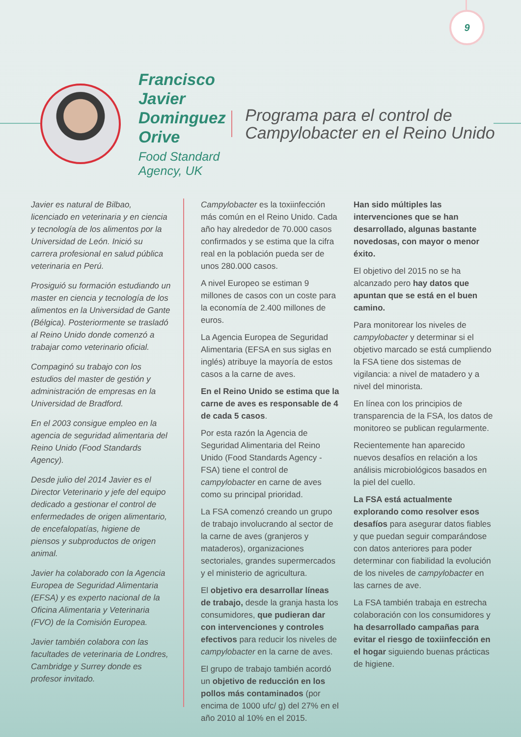9
Francisco Javier Dominguez Orive
Food Standard Agency, UK
Programa para el control de Campylobacter en el Reino Unido
Javier es natural de Bilbao, licenciado en veterinaria y en ciencia y tecnología de los alimentos por la Universidad de León. Inició su carrera profesional en salud pública veterinaria en Perú.
Prosiguió su formación estudiando un master en ciencia y tecnología de los alimentos en la Universidad de Gante (Bélgica). Posteriormente se trasladó al Reino Unido donde comenzó a trabajar como veterinario oficial.
Compaginó su trabajo con los estudios del master de gestión y administración de empresas en la Universidad de Bradford.
En el 2003 consigue empleo en la agencia de seguridad alimentaria del Reino Unido (Food Standards Agency).
Desde julio del 2014 Javier es el Director Veterinario y jefe del equipo dedicado a gestionar el control de enfermedades de origen alimentario, de encefalopatías, higiene de piensos y subproductos de origen animal.
Javier ha colaborado con la Agencia Europea de Seguridad Alimentaria (EFSA) y es experto nacional de la Oficina Alimentaria y Veterinaria (FVO) de la Comisión Europea.
Javier también colabora con las facultades de veterinaria de Londres, Cambridge y Surrey donde es profesor invitado.
Campylobacter es la toxiinfección más común en el Reino Unido. Cada año hay alrededor de 70.000 casos confirmados y se estima que la cifra real en la población pueda ser de unos 280.000 casos.
A nivel Europeo se estiman 9 millones de casos con un coste para la economía de 2.400 millones de euros.
La Agencia Europea de Seguridad Alimentaria (EFSA en sus siglas en inglés) atribuye la mayoría de estos casos a la carne de aves.
En el Reino Unido se estima que la carne de aves es responsable de 4 de cada 5 casos.
Por esta razón la Agencia de Seguridad Alimentaria del Reino Unido (Food Standards Agency - FSA) tiene el control de campylobacter en carne de aves como su principal prioridad.
La FSA comenzó creando un grupo de trabajo involucrando al sector de la carne de aves (granjeros y mataderos), organizaciones sectoriales, grandes supermercados y el ministerio de agricultura.
El objetivo era desarrollar líneas de trabajo, desde la granja hasta los consumidores, que pudieran dar con intervenciones y controles efectivos para reducir los niveles de campylobacter en la carne de aves.
El grupo de trabajo también acordó un objetivo de reducción en los pollos más contaminados (por encima de 1000 ufc/ g) del 27% en el año 2010 al 10% en el 2015.
Han sido múltiples las intervenciones que se han desarrollado, algunas bastante novedosas, con mayor o menor éxito.
El objetivo del 2015 no se ha alcanzado pero hay datos que apuntan que se está en el buen camino.
Para monitorear los niveles de campylobacter y determinar si el objetivo marcado se está cumpliendo la FSA tiene dos sistemas de vigilancia: a nivel de matadero y a nivel del minorista.
En línea con los principios de transparencia de la FSA, los datos de monitoreo se publican regularmente.
Recientemente han aparecido nuevos desafíos en relación a los análisis microbiológicos basados en la piel del cuello.
La FSA está actualmente explorando como resolver esos desafíos para asegurar datos fiables y que puedan seguir comparándose con datos anteriores para poder determinar con fiabilidad la evolución de los niveles de campylobacter en las carnes de ave.
La FSA también trabaja en estrecha colaboración con los consumidores y ha desarrollado campañas para evitar el riesgo de toxiinfección en el hogar siguiendo buenas prácticas de higiene.